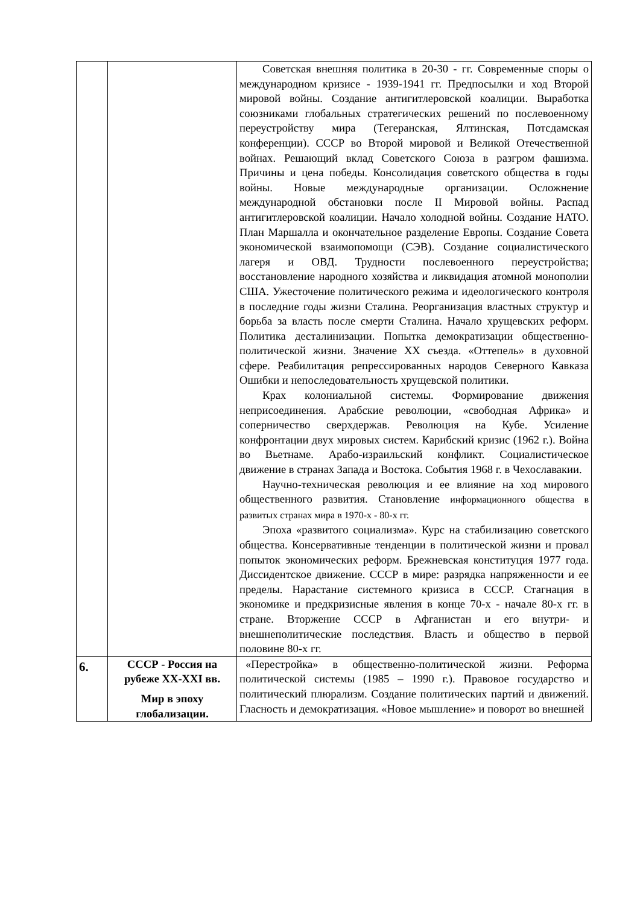| | | Советская внешняя политика в 20-30 - гг. Современные споры о международном кризисе - 1939-1941 гг. Предпосылки и ход Второй мировой войны. Создание антигитлеровской коалиции. Выработка союзниками глобальных стратегических решений по послевоенному переустройству мира (Тегеранская, Ялтинская, Потсдамская конференции). СССР во Второй мировой и Великой Отечественной войнах. Решающий вклад Советского Союза в разгром фашизма. Причины и цена победы. Консолидация советского общества в годы войны. Новые международные организации. Осложнение международной обстановки после II Мировой войны. Распад антигитлеровской коалиции. Начало холодной войны. Создание НАТО. План Маршалла и окончательное разделение Европы. Создание Совета экономической взаимопомощи (СЭВ). Создание социалистического лагеря и ОВД. Трудности послевоенного переустройства; восстановление народного хозяйства и ликвидация атомной монополии США. Ужесточение политического режима и идеологического контроля в последние годы жизни Сталина. Реорганизация властных структур и борьба за власть после смерти Сталина. Начало хрущевских реформ. Политика десталинизации. Попытка демократизации общественно-политической жизни. Значение XX съезда. «Оттепель» в духовной сфере. Реабилитация репрессированных народов Северного Кавказа Ошибки и непоследовательность хрущевской политики. Крах колониальной системы. Формирование движения неприсоединения. Арабские революции, «свободная Африка» и соперничество сверхдержав. Революция на Кубе. Усиление конфронтации двух мировых систем. Карибский кризис (1962 г.). Война во Вьетнаме. Арабо-израильский конфликт. Социалистическое движение в странах Запада и Востока. События 1968 г. в Чехославакии. Научно-техническая революция и ее влияние на ход мирового общественного развития. Становление информационного общества в развитых странах мира в 1970-х - 80-х гг. Эпоха «развитого социализма». Курс на стабилизацию советского общества. Консервативные тенденции в политической жизни и провал попыток экономических реформ. Брежневская конституция 1977 года. Диссидентское движение. СССР в мире: разрядка напряженности и ее пределы. Нарастание системного кризиса в СССР. Стагнация в экономике и предкризисные явления в конце 70-х - начале 80-х гг. в стране. Вторжение СССР в Афганистан и его внутри- и внешнеполитические последствия. Власть и общество в первой половине 80-х гг. |
| 6. | СССР - Россия на рубеже XX-XXI вв. Мир в эпоху глобализации. | «Перестройка» в общественно-политической жизни. Реформа политической системы (1985 – 1990 г.). Правовое государство и политический плюрализм. Создание политических партий и движений. Гласность и демократизация. «Новое мышление» и поворот во внешней |